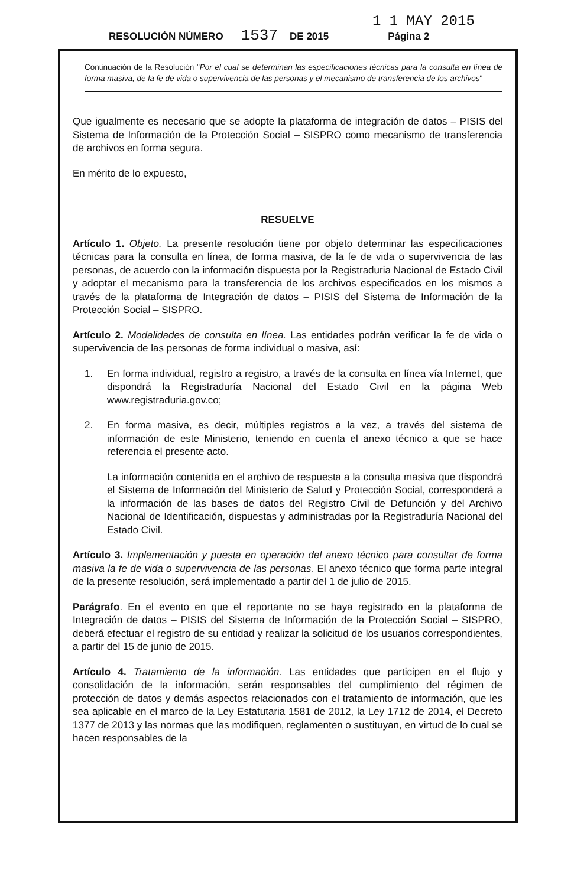1 1 MAY 2015
RESOLUCIÓN NÚMERO 1537 DE 2015 Página 2
Continuación de la Resolución "Por el cual se determinan las especificaciones técnicas para la consulta en línea de forma masiva, de la fe de vida o supervivencia de las personas y el mecanismo de transferencia de los archivos"
Que igualmente es necesario que se adopte la plataforma de integración de datos – PISIS del Sistema de Información de la Protección Social – SISPRO como mecanismo de transferencia de archivos en forma segura.
En mérito de lo expuesto,
RESUELVE
Artículo 1. Objeto. La presente resolución tiene por objeto determinar las especificaciones técnicas para la consulta en línea, de forma masiva, de la fe de vida o supervivencia de las personas, de acuerdo con la información dispuesta por la Registraduria Nacional de Estado Civil y adoptar el mecanismo para la transferencia de los archivos especificados en los mismos a través de la plataforma de Integración de datos – PISIS del Sistema de Información de la Protección Social – SISPRO.
Artículo 2. Modalidades de consulta en línea. Las entidades podrán verificar la fe de vida o supervivencia de las personas de forma individual o masiva, así:
1. En forma individual, registro a registro, a través de la consulta en línea vía Internet, que dispondrá la Registraduría Nacional del Estado Civil en la página Web www.registraduria.gov.co;
2. En forma masiva, es decir, múltiples registros a la vez, a través del sistema de información de este Ministerio, teniendo en cuenta el anexo técnico a que se hace referencia el presente acto.
La información contenida en el archivo de respuesta a la consulta masiva que dispondrá el Sistema de Información del Ministerio de Salud y Protección Social, corresponderá a la información de las bases de datos del Registro Civil de Defunción y del Archivo Nacional de Identificación, dispuestas y administradas por la Registraduría Nacional del Estado Civil.
Artículo 3. Implementación y puesta en operación del anexo técnico para consultar de forma masiva la fe de vida o supervivencia de las personas. El anexo técnico que forma parte integral de la presente resolución, será implementado a partir del 1 de julio de 2015.
Parágrafo. En el evento en que el reportante no se haya registrado en la plataforma de Integración de datos – PISIS del Sistema de Información de la Protección Social – SISPRO, deberá efectuar el registro de su entidad y realizar la solicitud de los usuarios correspondientes, a partir del 15 de junio de 2015.
Artículo 4. Tratamiento de la información. Las entidades que participen en el flujo y consolidación de la información, serán responsables del cumplimiento del régimen de protección de datos y demás aspectos relacionados con el tratamiento de información, que les sea aplicable en el marco de la Ley Estatutaria 1581 de 2012, la Ley 1712 de 2014, el Decreto 1377 de 2013 y las normas que las modifiquen, reglamenten o sustituyan, en virtud de lo cual se hacen responsables de la